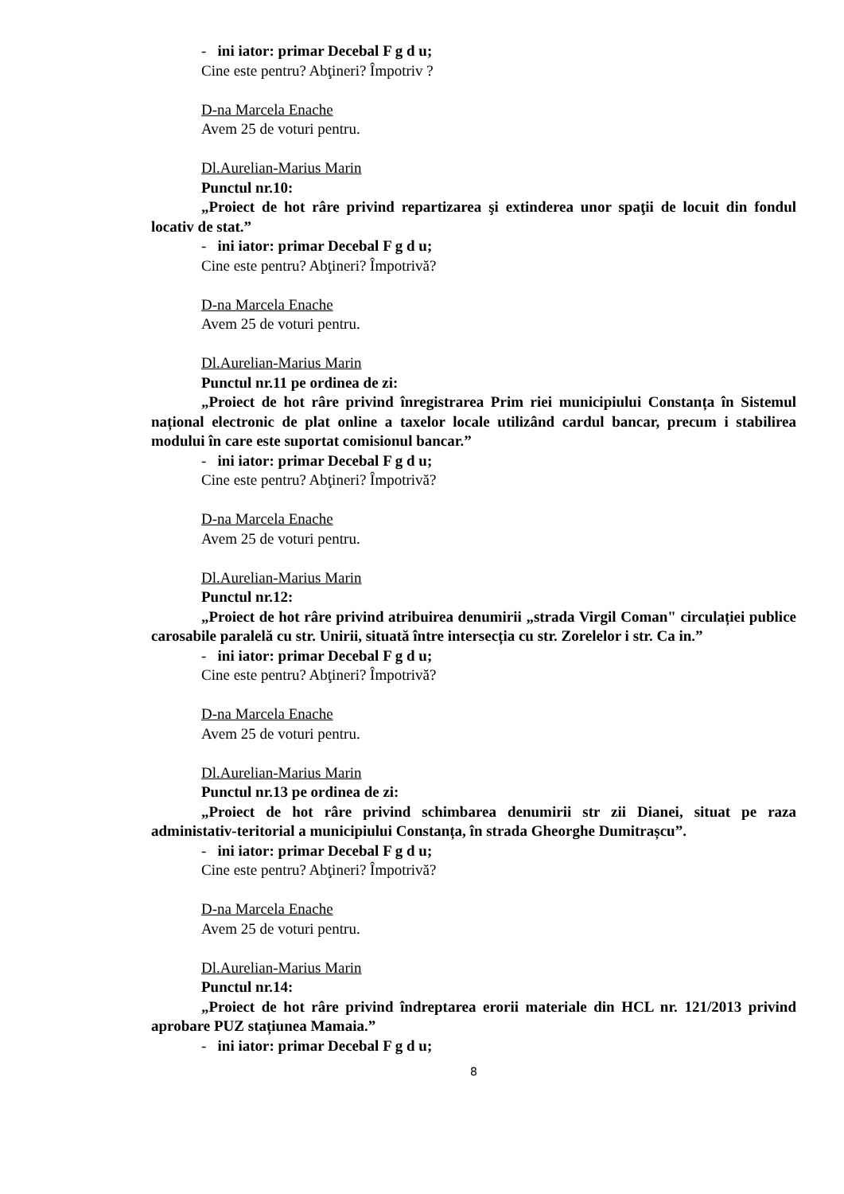- ini iator: primar Decebal F g d u;
Cine este pentru? Abţineri? Împotriv ?
D-na Marcela Enache
Avem 25 de voturi pentru.
Dl.Aurelian-Marius Marin
Punctul nr.10:
„Proiect de hot râre privind repartizarea şi extinderea unor spaţii de locuit din fondul locativ de stat.”
- ini iator: primar Decebal F g d u;
Cine este pentru? Abţineri? Împotrivă?
D-na Marcela Enache
Avem 25 de voturi pentru.
Dl.Aurelian-Marius Marin
Punctul nr.11 pe ordinea de zi:
„Proiect de hot râre privind înregistrarea Prim riei municipiului Constanța în Sistemul național electronic de plat online a taxelor locale utilizând cardul bancar, precum i stabilirea modului în care este suportat comisionul bancar.”
- ini iator: primar Decebal F g d u;
Cine este pentru? Abţineri? Împotrivă?
D-na Marcela Enache
Avem 25 de voturi pentru.
Dl.Aurelian-Marius Marin
Punctul nr.12:
„Proiect de hot râre privind atribuirea denumirii „strada Virgil Coman" circulației publice carosabile paralelă cu str. Unirii, situată între intersecția cu str. Zorelelor i str. Ca in.”
- ini iator: primar Decebal F g d u;
Cine este pentru? Abţineri? Împotrivă?
D-na Marcela Enache
Avem 25 de voturi pentru.
Dl.Aurelian-Marius Marin
Punctul nr.13 pe ordinea de zi:
„Proiect de hot râre privind schimbarea denumirii str zii Dianei, situat pe raza administativ-teritorial a municipiului Constanța, în strada Gheorghe Dumitrașcu”.
- ini iator: primar Decebal F g d u;
Cine este pentru? Abţineri? Împotrivă?
D-na Marcela Enache
Avem 25 de voturi pentru.
Dl.Aurelian-Marius Marin
Punctul nr.14:
„Proiect de hot râre privind îndreptarea erorii materiale din HCL nr. 121/2013 privind aprobare PUZ stațiunea Mamaia.”
- ini iator: primar Decebal F g d u;
8